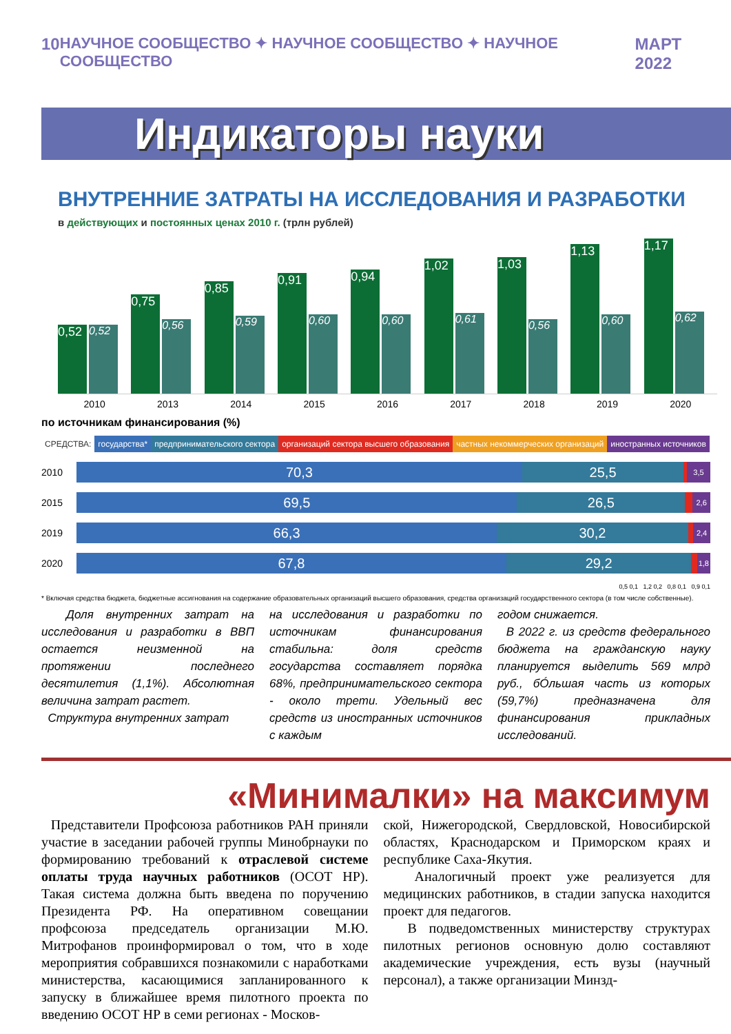10 НАУЧНОЕ СООБЩЕСТВО ✦ НАУЧНОЕ СООБЩЕСТВО ✦ НАУЧНОЕ СООБЩЕСТВО МАРТ 2022
Индикаторы науки
ВНУТРЕННИЕ ЗАТРАТЫ НА ИССЛЕДОВАНИЯ И РАЗРАБОТКИ
в действующих и постоянных ценах 2010 г. (трлн рублей)
0,52
0,52
0,75
0,56
0,85
0,59
0,91
0,60
0,94
0,60
1,02
0,61
1,03
0,56
1,13
0,60
1,17
0,62
2010 2013 2014 2015 2016 2017 2018 2019 2020
по источникам финансирования (%)
СРЕДСТВА: государства* предпринимательского сектора организаций сектора высшего образования частных некоммерческих организаций иностранных источников
2010
70,3 25,5
3,5
2015
69,5 26,5
2,6
2019
66,3 30,2
2,4
2020
67,8 29,2
1,8
0,5 0,1 1,2 0,2 0,8 0,1 0,9 0,1
* Включая средства бюджета, бюджетные ассигнования на содержание образовательных организаций высшего образования, средства организаций государственного сектора (в том числе собственные).
Доля внутренних затрат на исследования и разработки в ВВП остается неизменной на протяжении последнего десятилетия (1,1%). Абсолютная величина затрат растет.
Структура внутренних затрат
на исследования и разработки по источникам финансирования стабильна: доля средств государства составляет порядка 68%, предпринимательского сектора - около трети. Удельный вес средств из иностранных источников с каждым
годом снижается.
В 2022 г. из средств федерального бюджета на гражданскую науку планируется выделить 569 млрд руб., бÓльшая часть из которых (59,7%) предназначена для финансирования прикладных исследований.
«Минималки» на максимум
Представители Профсоюза работников РАН приняли участие в заседании рабочей группы Минобрнауки по формированию требований к отраслевой системе оплаты труда научных работников (ОСОТ НР). Такая система должна быть введена по поручению Президента РФ. На оперативном совещании профсоюза председатель организации М.Ю. Митрофанов проинформировал о том, что в ходе мероприятия собравшихся познакомили с наработками министерства, касающимися запланированного к запуску в ближайшее время пилотного проекта по введению ОСОТ НР в семи регионах - Москов-
ской, Нижегородской, Свердловской, Новосибирской областях, Краснодарском и Приморском краях и республике Саха-Якутия.
Аналогичный проект уже реализуется для медицинских работников, в стадии запуска находится проект для педагогов.
В подведомственных министерству структурах пилотных регионов основную долю составляют академические учреждения, есть вузы (научный персонал), а также организации Минзд-